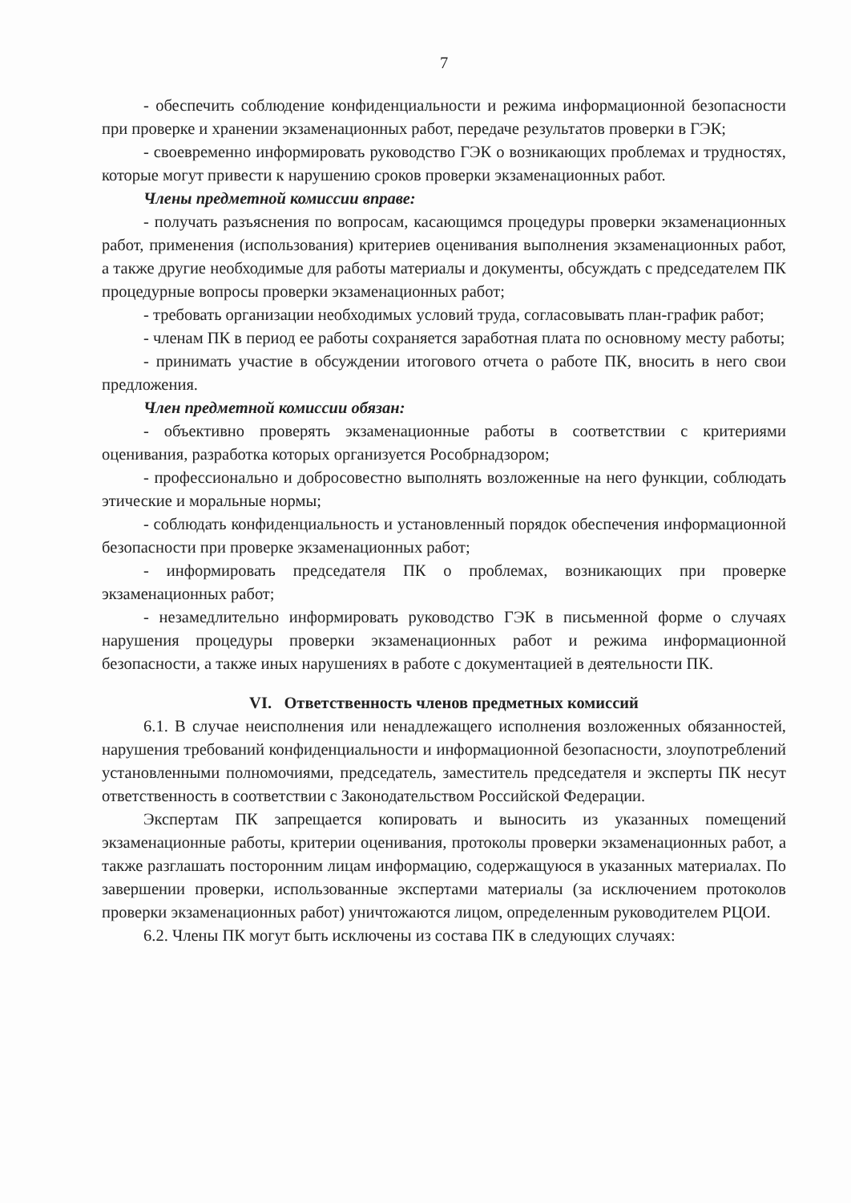7
- обеспечить соблюдение конфиденциальности и режима информационной безопасности при проверке и хранении экзаменационных работ, передаче результатов проверки в ГЭК;
- своевременно информировать руководство ГЭК о возникающих проблемах и трудностях, которые могут привести к нарушению сроков проверки экзаменационных работ.
Члены предметной комиссии вправе:
- получать разъяснения по вопросам, касающимся процедуры проверки экзаменационных работ, применения (использования) критериев оценивания выполнения экзаменационных работ, а также другие необходимые для работы материалы и документы, обсуждать с председателем ПК процедурные вопросы проверки экзаменационных работ;
- требовать организации необходимых условий труда, согласовывать план-график работ;
- членам ПК в период ее работы сохраняется заработная плата по основному месту работы;
- принимать участие в обсуждении итогового отчета о работе ПК, вносить в него свои предложения.
Член предметной комиссии обязан:
- объективно проверять экзаменационные работы в соответствии с критериями оценивания, разработка которых организуется Рособрнадзором;
- профессионально и добросовестно выполнять возложенные на него функции, соблюдать этические и моральные нормы;
- соблюдать конфиденциальность и установленный порядок обеспечения информационной безопасности при проверке экзаменационных работ;
- информировать председателя ПК о проблемах, возникающих при проверке экзаменационных работ;
- незамедлительно информировать руководство ГЭК в письменной форме о случаях нарушения процедуры проверки экзаменационных работ и режима информационной безопасности, а также иных нарушениях в работе с документацией в деятельности ПК.
VI. Ответственность членов предметных комиссий
6.1. В случае неисполнения или ненадлежащего исполнения возложенных обязанностей, нарушения требований конфиденциальности и информационной безопасности, злоупотреблений установленными полномочиями, председатель, заместитель председателя и эксперты ПК несут ответственность в соответствии с Законодательством Российской Федерации.
Экспертам ПК запрещается копировать и выносить из указанных помещений экзаменационные работы, критерии оценивания, протоколы проверки экзаменационных работ, а также разглашать посторонним лицам информацию, содержащуюся в указанных материалах. По завершении проверки, использованные экспертами материалы (за исключением протоколов проверки экзаменационных работ) уничтожаются лицом, определенным руководителем РЦОИ.
6.2. Члены ПК могут быть исключены из состава ПК в следующих случаях: